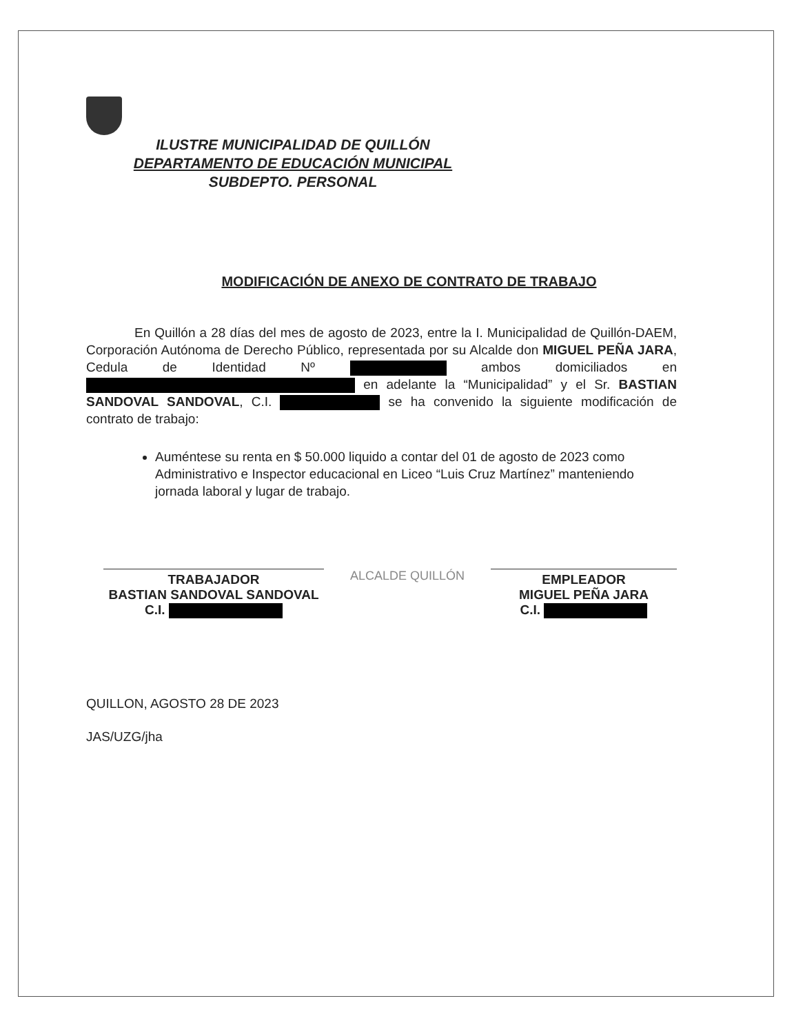ILUSTRE MUNICIPALIDAD DE QUILLÓN
DEPARTAMENTO DE EDUCACIÓN MUNICIPAL
SUBDEPTO. PERSONAL
MODIFICACIÓN DE ANEXO DE CONTRATO DE TRABAJO
En Quillón a 28 días del mes de agosto de 2023, entre la I. Municipalidad de Quillón-DAEM, Corporación Autónoma de Derecho Público, representada por su Alcalde don MIGUEL PEÑA JARA, Cedula de Identidad Nº ambos domiciliados en en adelante la “Municipalidad” y el Sr. BASTIAN SANDOVAL SANDOVAL, C.I. se ha convenido la siguiente modificación de contrato de trabajo:
Auméntese su renta en $ 50.000 liquido a contar del 01 de agosto de 2023 como Administrativo e Inspector educacional en Liceo “Luis Cruz Martínez” manteniendo jornada laboral y lugar de trabajo.
TRABAJADOR
BASTIAN SANDOVAL SANDOVAL
C.I.
ALCALDE QUILLÓN
EMPLEADOR
MIGUEL PEÑA JARA
C.I.
QUILLON, AGOSTO 28 DE 2023
JAS/UZG/jha